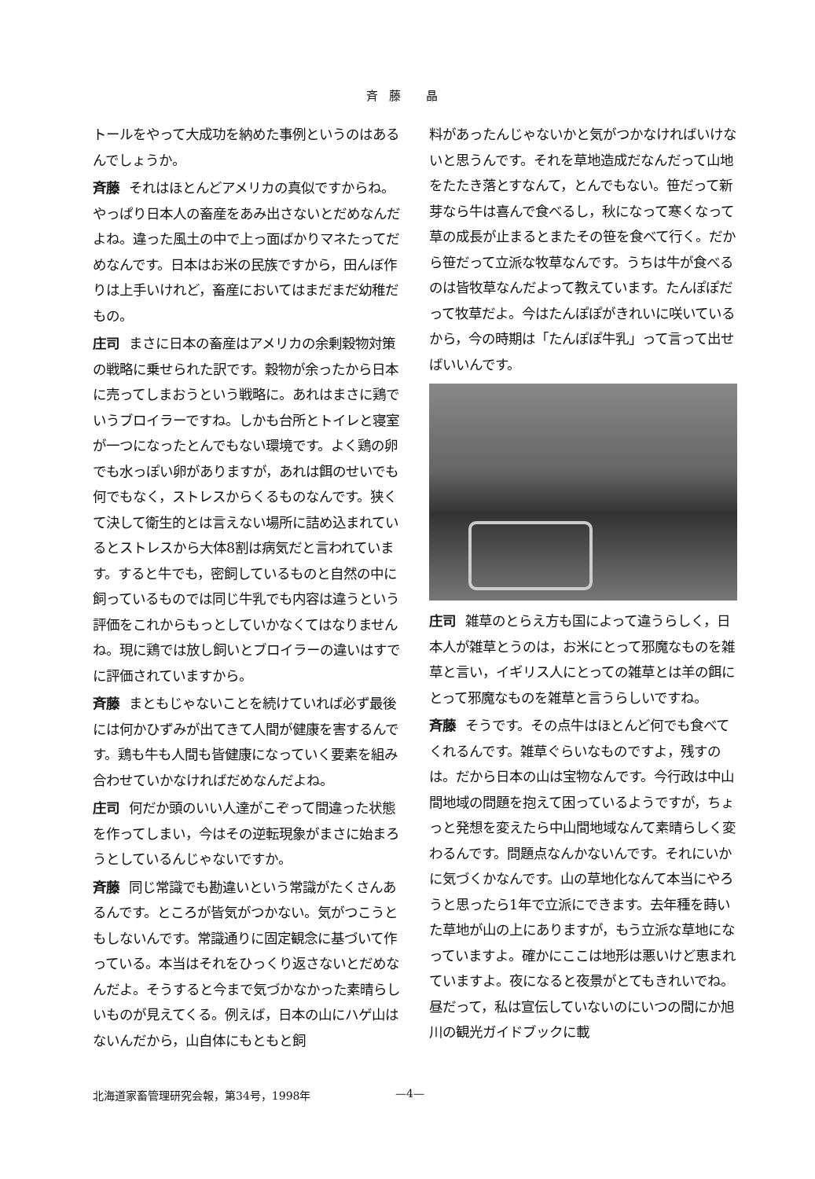斉藤 晶
トールをやって大成功を納めた事例というのはあるんでしょうか。
斉藤 それはほとんどアメリカの真似ですからね。やっぱり日本人の畜産をあみ出さないとだめなんだよね。違った風土の中で上っ面ばかりマネたってだめなんです。日本はお米の民族ですから，田んぼ作りは上手いけれど，畜産においてはまだまだ幼稚だもの。
庄司 まさに日本の畜産はアメリカの余剰穀物対策の戦略に乗せられた訳です。穀物が余ったから日本に売ってしまおうという戦略に。あれはまさに鶏でいうブロイラーですね。しかも台所とトイレと寝室が一つになったとんでもない環境です。よく鶏の卵でも水っぽい卵がありますが，あれは餌のせいでも何でもなく，ストレスからくるものなんです。狭くて決して衛生的とは言えない場所に詰め込まれているとストレスから大体8割は病気だと言われています。すると牛でも，密飼しているものと自然の中に飼っているものでは同じ牛乳でも内容は違うという評価をこれからもっとしていかなくてはなりませんね。現に鶏では放し飼いとブロイラーの違いはすでに評価されていますから。
斉藤 まともじゃないことを続けていれば必ず最後には何かひずみが出てきて人間が健康を害するんです。鶏も牛も人間も皆健康になっていく要素を組み合わせていかなければだめなんだよね。
庄司 何だか頭のいい人達がこぞって間違った状態を作ってしまい，今はその逆転現象がまさに始まろうとしているんじゃないですか。
斉藤 同じ常識でも勘違いという常識がたくさんあるんです。ところが皆気がつかない。気がつこうともしないんです。常識通りに固定観念に基づいて作っている。本当はそれをひっくり返さないとだめなんだよ。そうすると今まで気づかなかった素晴らしいものが見えてくる。例えば，日本の山にハゲ山はないんだから，山自体にもともと飼
料があったんじゃないかと気がつかなければいけないと思うんです。それを草地造成だなんだって山地をたたき落とすなんて，とんでもない。笹だって新芽なら牛は喜んで食べるし，秋になって寒くなって草の成長が止まるとまたその笹を食べて行く。だから笹だって立派な牧草なんです。うちは牛が食べるのは皆牧草なんだよって教えています。たんぽぽだって牧草だよ。今はたんぽぽがきれいに咲いているから，今の時期は「たんぽぽ牛乳」って言って出せばいいんです。
庄司 雑草のとらえ方も国によって違うらしく，日本人が雑草とうのは，お米にとって邪魔なものを雑草と言い，イギリス人にとっての雑草とは羊の餌にとって邪魔なものを雑草と言うらしいですね。
斉藤 そうです。その点牛はほとんど何でも食べてくれるんです。雑草ぐらいなものですよ，残すのは。だから日本の山は宝物なんです。今行政は中山間地域の問題を抱えて困っているようですが，ちょっと発想を変えたら中山間地域なんて素晴らしく変わるんです。問題点なんかないんです。それにいかに気づくかなんです。山の草地化なんて本当にやろうと思ったら1年で立派にできます。去年種を蒔いた草地が山の上にありますが，もう立派な草地になっていますよ。確かにここは地形は悪いけど恵まれていますよ。夜になると夜景がとてもきれいでね。昼だって，私は宣伝していないのにいつの間にか旭川の観光ガイドブックに載
北海道家畜管理研究会報，第34号，1998年 —4—